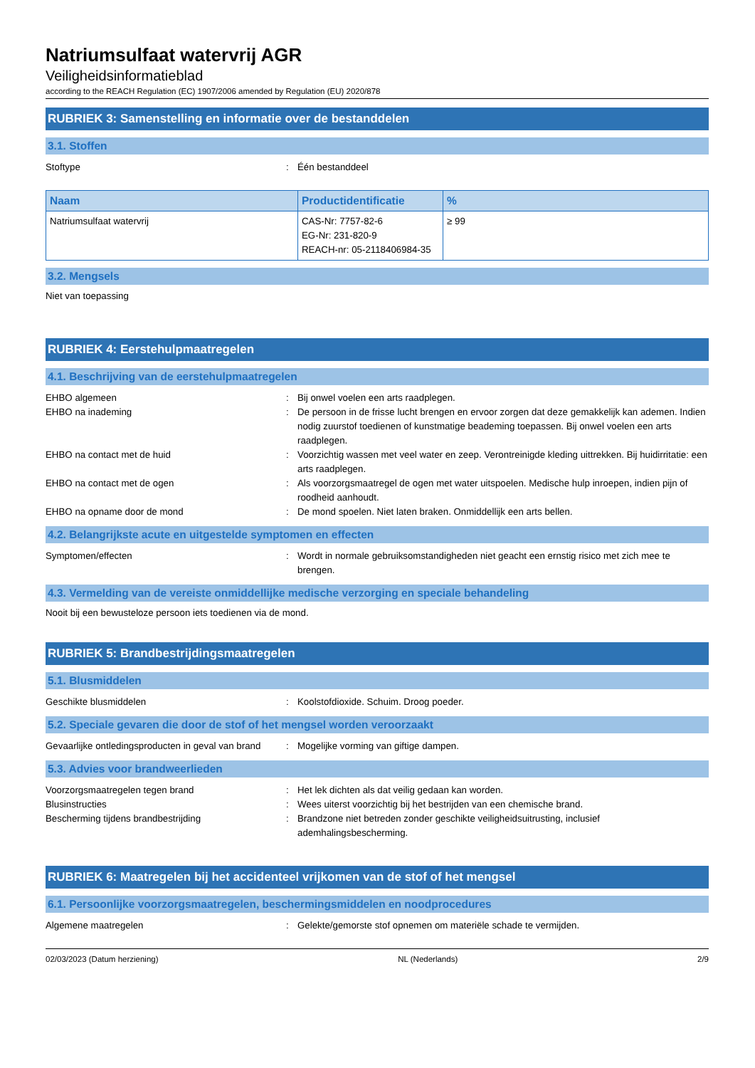Natriumsulfaat watervrij AGR
Veiligheidsinformatieblad
according to the REACH Regulation (EC) 1907/2006 amended by Regulation (EU) 2020/878
RUBRIEK 3: Samenstelling en informatie over de bestanddelen
3.1. Stoffen
Stoftype : Één bestanddeel
| Naam | Productidentificatie | % |
| --- | --- | --- |
| Natriumsulfaat watervrij | CAS-Nr: 7757-82-6 EG-Nr: 231-820-9 REACH-nr: 05-2118406984-35 | ≥ 99 |
3.2. Mengsels
Niet van toepassing
RUBRIEK 4: Eerstehulpmaatregelen
4.1. Beschrijving van de eerstehulpmaatregelen
EHBO algemeen : Bij onwel voelen een arts raadplegen.
EHBO na inademing : De persoon in de frisse lucht brengen en ervoor zorgen dat deze gemakkelijk kan ademen. Indien nodig zuurstof toedienen of kunstmatige beademing toepassen. Bij onwel voelen een arts raadplegen.
EHBO na contact met de huid : Voorzichtig wassen met veel water en zeep. Verontreinigde kleding uittrekken. Bij huidirritatie: een arts raadplegen.
EHBO na contact met de ogen : Als voorzorgsmaatregel de ogen met water uitspoelen. Medische hulp inroepen, indien pijn of roodheid aanhoudt.
EHBO na opname door de mond : De mond spoelen. Niet laten braken. Onmiddellijk een arts bellen.
4.2. Belangrijkste acute en uitgestelde symptomen en effecten
Symptomen/effecten : Wordt in normale gebruiksomstandigheden niet geacht een ernstig risico met zich mee te brengen.
4.3. Vermelding van de vereiste onmiddellijke medische verzorging en speciale behandeling
Nooit bij een bewusteloze persoon iets toedienen via de mond.
RUBRIEK 5: Brandbestrijdingsmaatregelen
5.1. Blusmiddelen
Geschikte blusmiddelen : Koolstofdioxide. Schuim. Droog poeder.
5.2. Speciale gevaren die door de stof of het mengsel worden veroorzaakt
Gevaarlijke ontledingsproducten in geval van brand
: Mogelijke vorming van giftige dampen.
5.3. Advies voor brandweerlieden
Voorzorgsmaatregelen tegen brand : Het lek dichten als dat veilig gedaan kan worden.
Blusinstructies : Wees uiterst voorzichtig bij het bestrijden van een chemische brand.
Bescherming tijdens brandbestrijding : Brandzone niet betreden zonder geschikte veiligheidsuitrusting, inclusief ademhalingsbescherming.
RUBRIEK 6: Maatregelen bij het accidenteel vrijkomen van de stof of het mengsel
6.1. Persoonlijke voorzorgsmaatregelen, beschermingsmiddelen en noodprocedures
Algemene maatregelen : Gelekte/gemorste stof opnemen om materiële schade te vermijden.
02/03/2023 (Datum herziening) NL (Nederlands) 2/9